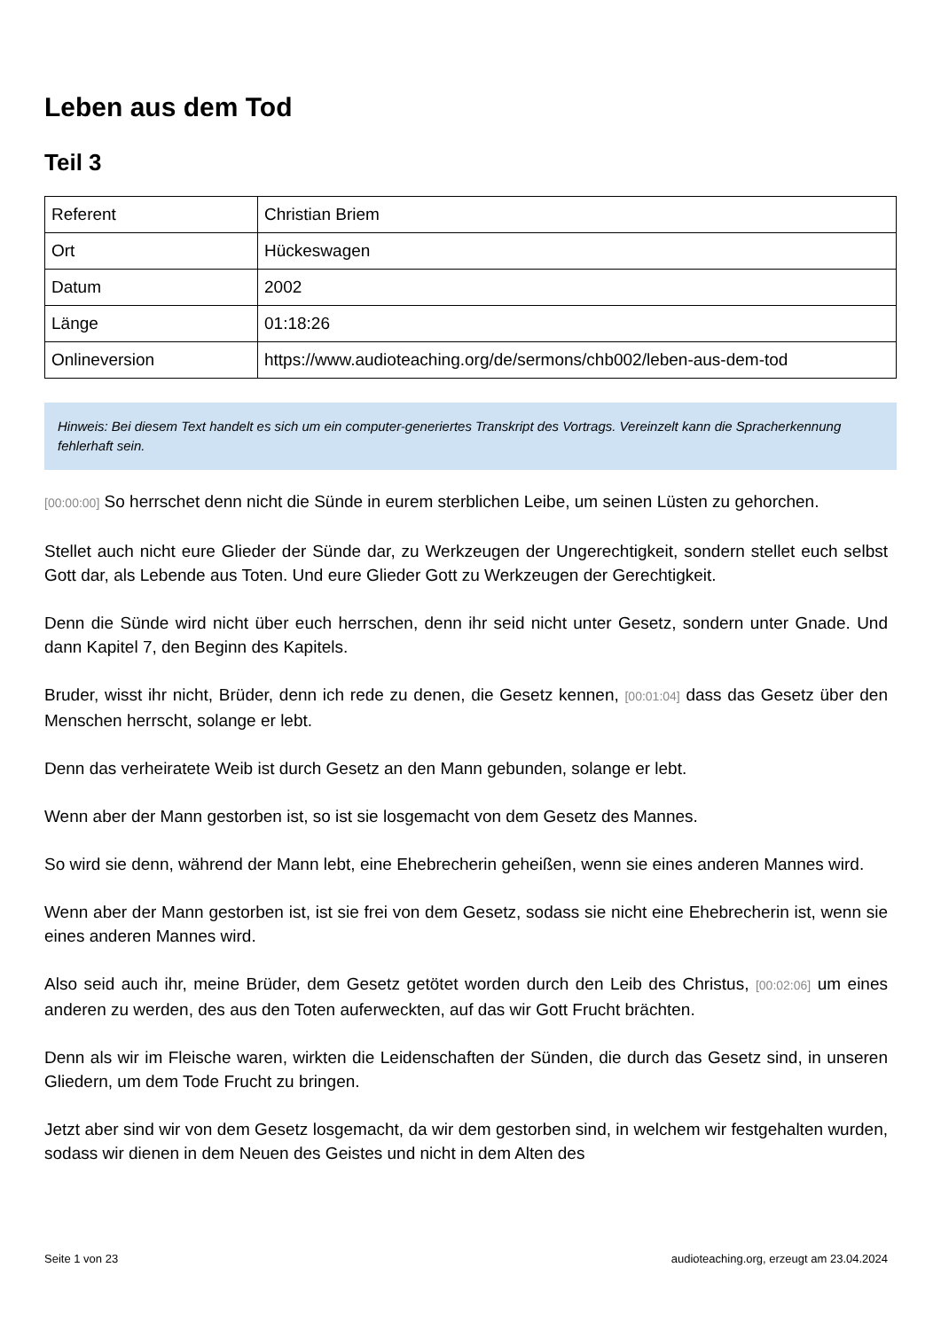Leben aus dem Tod
Teil 3
| Referent | Christian Briem |
| Ort | Hückeswagen |
| Datum | 2002 |
| Länge | 01:18:26 |
| Onlineversion | https://www.audioteaching.org/de/sermons/chb002/leben-aus-dem-tod |
Hinweis: Bei diesem Text handelt es sich um ein computer-generiertes Transkript des Vortrags. Vereinzelt kann die Spracherkennung fehlerhaft sein.
[00:00:00] So herrschet denn nicht die Sünde in eurem sterblichen Leibe, um seinen Lüsten zu gehorchen.
Stellet auch nicht eure Glieder der Sünde dar, zu Werkzeugen der Ungerechtigkeit, sondern stellet euch selbst Gott dar, als Lebende aus Toten. Und eure Glieder Gott zu Werkzeugen der Gerechtigkeit.
Denn die Sünde wird nicht über euch herrschen, denn ihr seid nicht unter Gesetz, sondern unter Gnade. Und dann Kapitel 7, den Beginn des Kapitels.
Bruder, wisst ihr nicht, Brüder, denn ich rede zu denen, die Gesetz kennen, [00:01:04] dass das Gesetz über den Menschen herrscht, solange er lebt.
Denn das verheiratete Weib ist durch Gesetz an den Mann gebunden, solange er lebt.
Wenn aber der Mann gestorben ist, so ist sie losgemacht von dem Gesetz des Mannes.
So wird sie denn, während der Mann lebt, eine Ehebrecherin geheißen, wenn sie eines anderen Mannes wird.
Wenn aber der Mann gestorben ist, ist sie frei von dem Gesetz, sodass sie nicht eine Ehebrecherin ist, wenn sie eines anderen Mannes wird.
Also seid auch ihr, meine Brüder, dem Gesetz getötet worden durch den Leib des Christus, [00:02:06] um eines anderen zu werden, des aus den Toten auferweckten, auf das wir Gott Frucht brächten.
Denn als wir im Fleische waren, wirkten die Leidenschaften der Sünden, die durch das Gesetz sind, in unseren Gliedern, um dem Tode Frucht zu bringen.
Jetzt aber sind wir von dem Gesetz losgemacht, da wir dem gestorben sind, in welchem wir festgehalten wurden, sodass wir dienen in dem Neuen des Geistes und nicht in dem Alten des
Seite 1 von 23 audioteaching.org, erzeugt am 23.04.2024